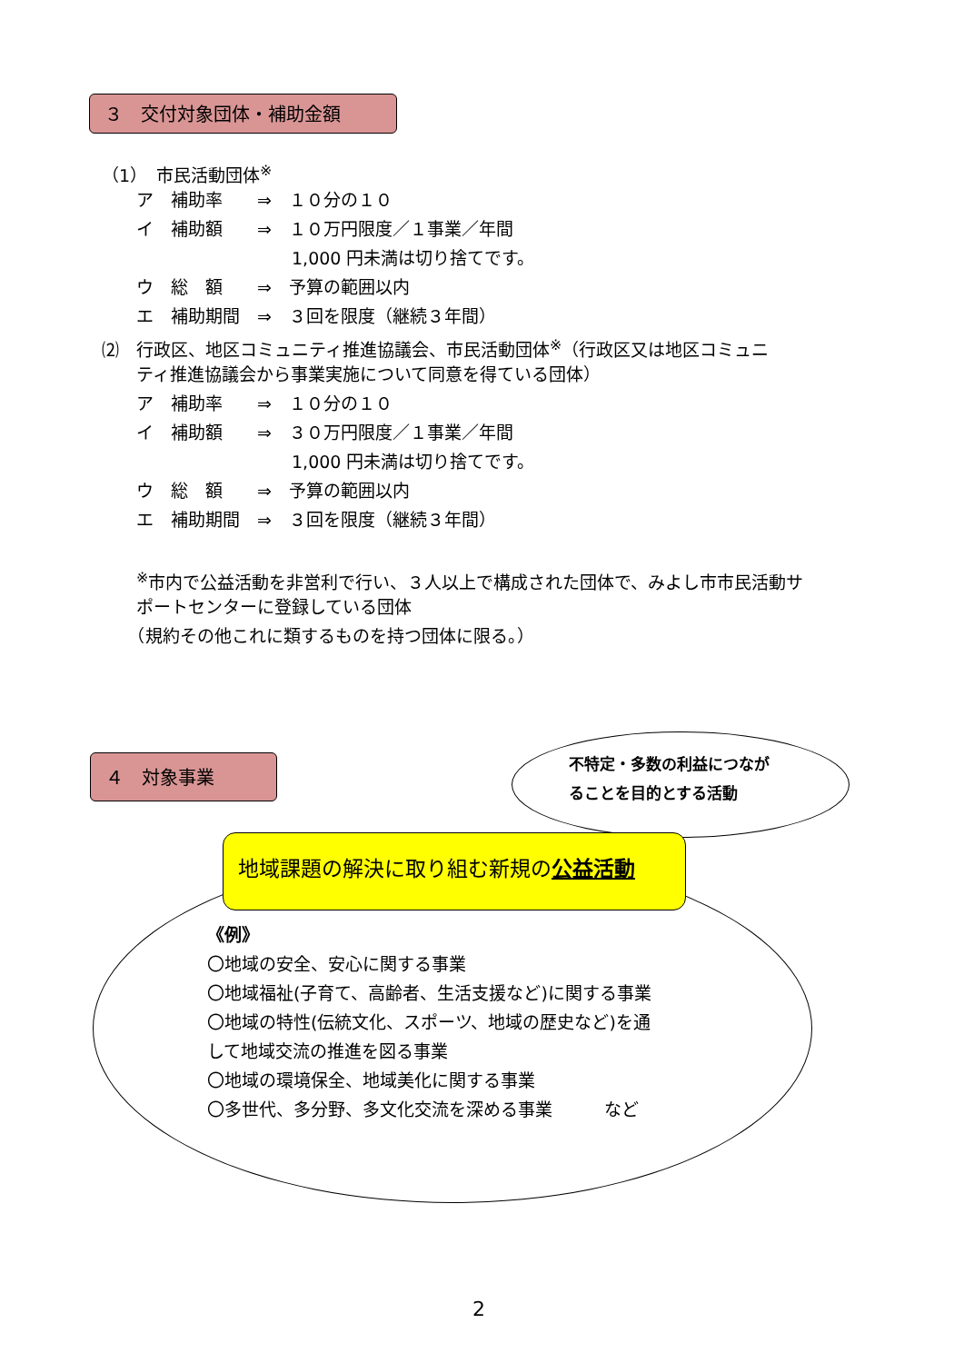３　交付対象団体・補助金額
（1）　市民活動団体<sup>※</sup>
　　ア　補助率　　⇒　１０分の１０
　　イ　補助額　　⇒　１０万円限度／１事業／年間
　　　　　　　　　　　1,000 円未満は切り捨てです。
　　ウ　総　額　　⇒　予算の範囲以内
　　エ　補助期間　⇒　３回を限度（継続３年間）
⑵　行政区、地区コミュニティ推進協議会、市民活動団体<sup>※</sup>（行政区又は地区コミュニ
　　ティ推進協議会から事業実施について同意を得ている団体）
　　ア　補助率　　⇒　１０分の１０
　　イ　補助額　　⇒　３０万円限度／１事業／年間
　　　　　　　　　　　1,000 円未満は切り捨てです。
　　ウ　総　額　　⇒　予算の範囲以内
　　エ　補助期間　⇒　３回を限度（継続３年間）
　　<sup>※</sup>市内で公益活動を非営利で行い、３人以上で構成された団体で、みよし市市民活動サ
　　ポートセンターに登録している団体
　　（規約その他これに類するものを持つ団体に限る。）
４　対象事業
不特定・多数の利益につなが
ることを目的とする活動
地域課題の解決に取り組む新規の公益活動
《例》 〇地域の安全、安心に関する事業 〇地域福祉(子育て、高齢者、生活支援など)に関する事業 〇地域の特性(伝統文化、スポーツ、地域の歴史など)を通 して地域交流の推進を図る事業 〇地域の環境保全、地域美化に関する事業 〇多世代、多分野、多文化交流を深める事業　　　など
2